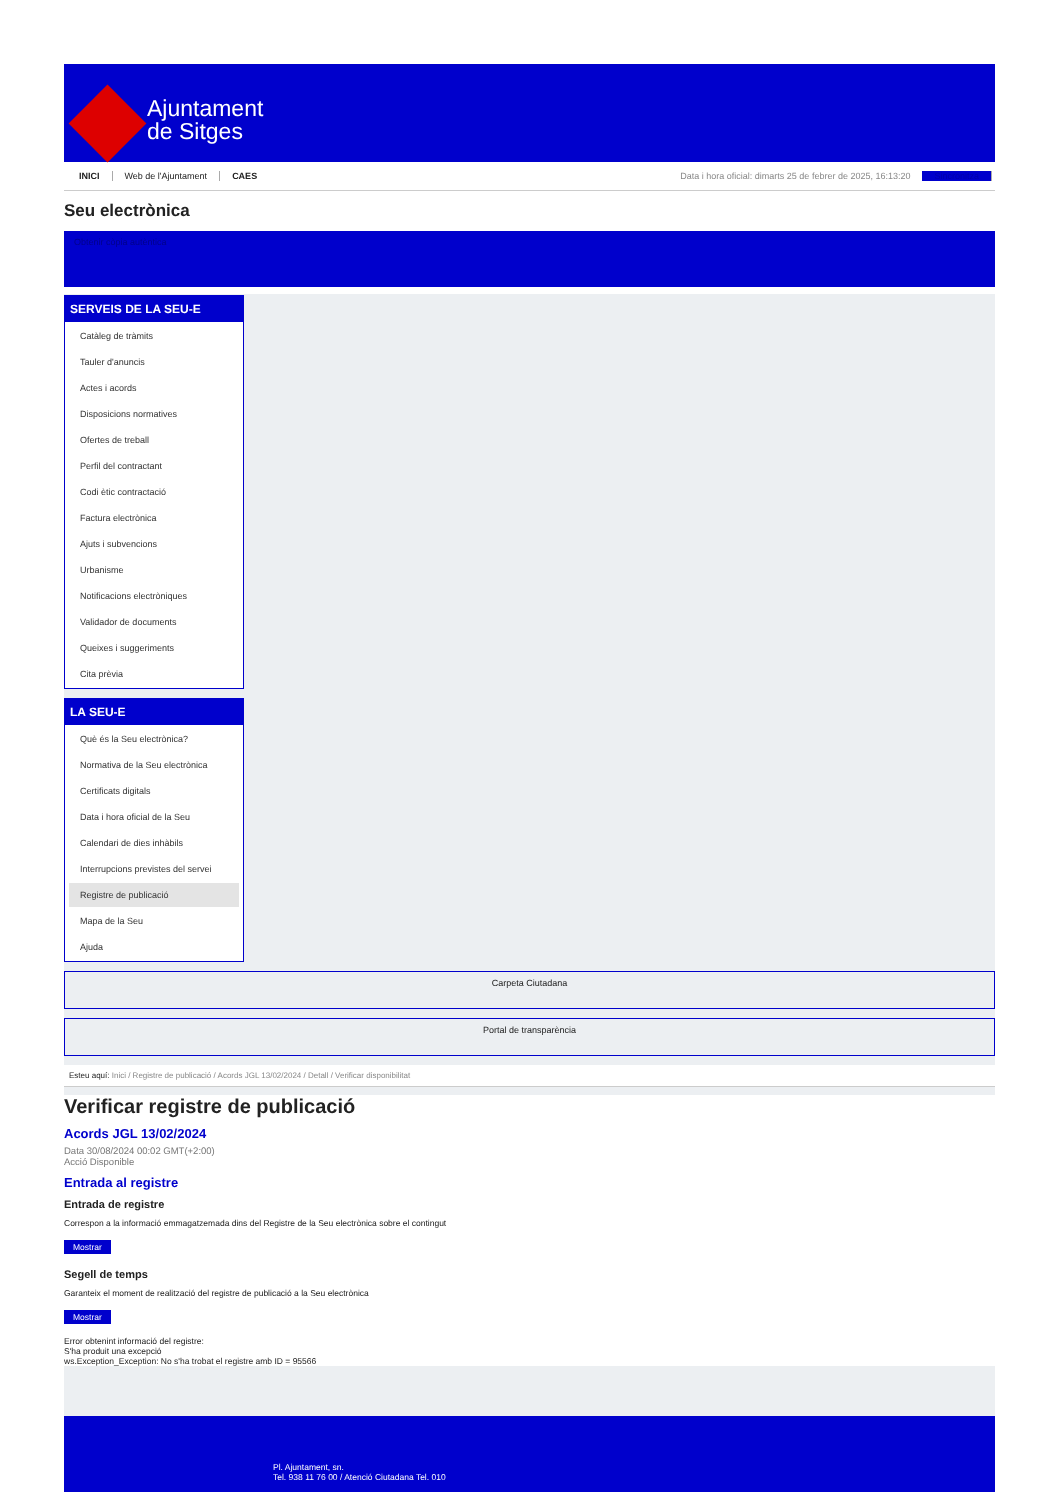Ajuntament
de Sitges
INICI Web de l'Ajuntament CAES Data i hora oficial: dimarts 25 de febrer de 2025, 16:13:20 Sincronitza
Seu electrònica
Obtenir còpia autèntica
SERVEIS DE LA SEU-E
Catàleg de tràmits
Tauler d'anuncis
Actes i acords
Disposicions normatives
Ofertes de treball
Perfil del contractant
Codi ètic contractació
Factura electrònica
Ajuts i subvencions
Urbanisme
Notificacions electròniques
Validador de documents
Queixes i suggeriments
Cita prèvia
LA SEU-E
Què és la Seu electrònica?
Normativa de la Seu electrònica
Certificats digitals
Data i hora oficial de la Seu
Calendari de dies inhàbils
Interrupcions previstes del servei
Registre de publicació
Mapa de la Seu
Ajuda
Carpeta Ciutadana
Portal de transparència
Esteu aquí: Inici / Registre de publicació / Acords JGL 13/02/2024 / Detall / Verificar disponibilitat
Verificar registre de publicació
Acords JGL 13/02/2024
Data 30/08/2024 00:02 GMT(+2:00)
Acció Disponible
Entrada al registre
Entrada de registre
Correspon a la informació emmagatzemada dins del Registre de la Seu electrònica sobre el contingut
Mostrar
Segell de temps
Garanteix el moment de realització del registre de publicació a la Seu electrònica
Mostrar
Error obtenint informació del registre:
S'ha produit una excepció
ws.Exception_Exception: No s'ha trobat el registre amb ID = 95566
Pl. Ajuntament, sn.
Tel. 938 11 76 00 / Atenció Ciutadana Tel. 010